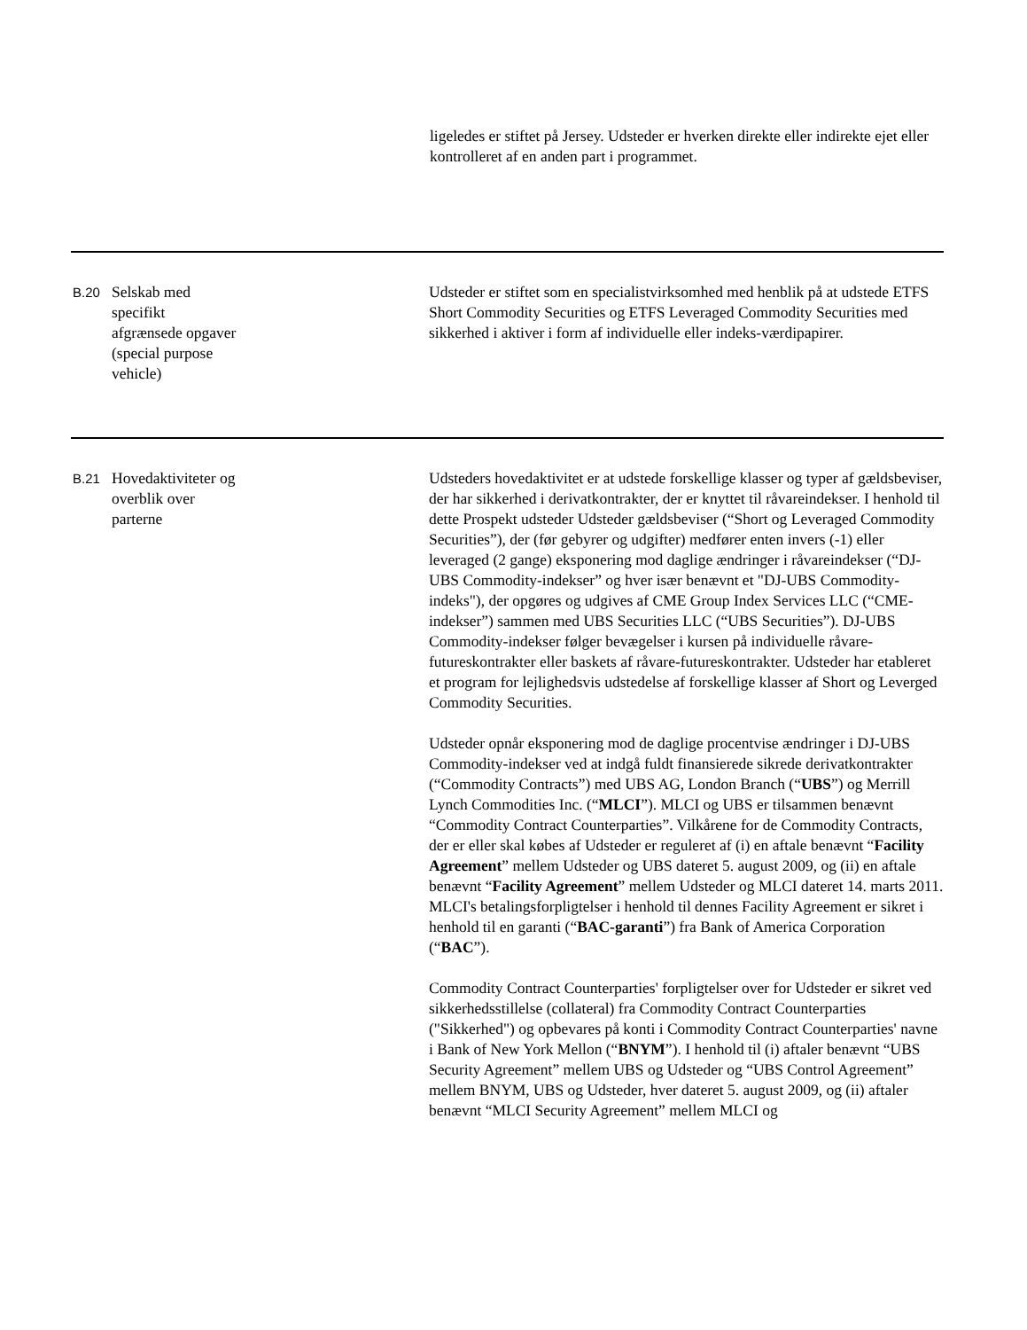ligeledes er stiftet på Jersey. Udsteder er hverken direkte eller indirekte ejet eller kontrolleret af en anden part i programmet.
| B.20 | Selskab med specifikt afgrænsede opgaver (special purpose vehicle) | Udsteder er stiftet som en specialistvirksomhed med henblik på at udstede ETFS Short Commodity Securities og ETFS Leveraged Commodity Securities med sikkerhed i aktiver i form af individuelle eller indeks-værdipapirer. |
| B.21 | Hovedaktiviteter og overblik over parterne | Udsteders hovedaktivitet er at udstede forskellige klasser og typer af gældsbeviser, der har sikkerhed i derivatkontrakter, der er knyttet til råvareindekser. I henhold til dette Prospekt udsteder Udsteder gældsbeviser (“Short og Leveraged Commodity Securities”), der (før gebyrer og udgifter) medfører enten invers (-1) eller leveraged (2 gange) eksponering mod daglige ændringer i råvareindekser (“DJ-UBS Commodity-indekser” og hver især benævnt et "DJ-UBS Commodity-indeks"), der opgøres og udgives af CME Group Index Services LLC (“CME-indekser”) sammen med UBS Securities LLC (“UBS Securities”). DJ-UBS Commodity-indekser følger bevægelser i kursen på individuelle råvare-futureskontrakter eller baskets af råvare-futureskontrakter. Udsteder har etableret et program for lejlighedsvis udstedelse af forskellige klasser af Short og Leverged Commodity Securities. Udsteder opnår eksponering mod de daglige procentvise ændringer i DJ-UBS Commodity-indekser ved at indgå fuldt finansierede sikrede derivatkontrakter (“Commodity Contracts”) med UBS AG, London Branch (“ UBS ”) og Merrill Lynch Commodities Inc. (“ MLCI ”). MLCI og UBS er tilsammen benævnt “Commodity Contract Counterparties”. Vilkårene for de Commodity Contracts, der er eller skal købes af Udsteder er reguleret af (i) en aftale benævnt “ Facility Agreement ” mellem Udsteder og UBS dateret 5. august 2009, og (ii) en aftale benævnt “ Facility Agreement ” mellem Udsteder og MLCI dateret 14. marts 2011. MLCI's betalingsforpligtelser i henhold til dennes Facility Agreement er sikret i henhold til en garanti (“ BAC-garanti ”) fra Bank of America Corporation (“ BAC ”). Commodity Contract Counterparties' forpligtelser over for Udsteder er sikret ved sikkerhedsstillelse (collateral) fra Commodity Contract Counterparties ("Sikkerhed") og opbevares på konti i Commodity Contract Counterparties' navne i Bank of New York Mellon (“ BNYM ”). I henhold til (i) aftaler benævnt “UBS Security Agreement” mellem UBS og Udsteder og “UBS Control Agreement” mellem BNYM, UBS og Udsteder, hver dateret 5. august 2009, og (ii) aftaler benævnt “MLCI Security Agreement” mellem MLCI og |